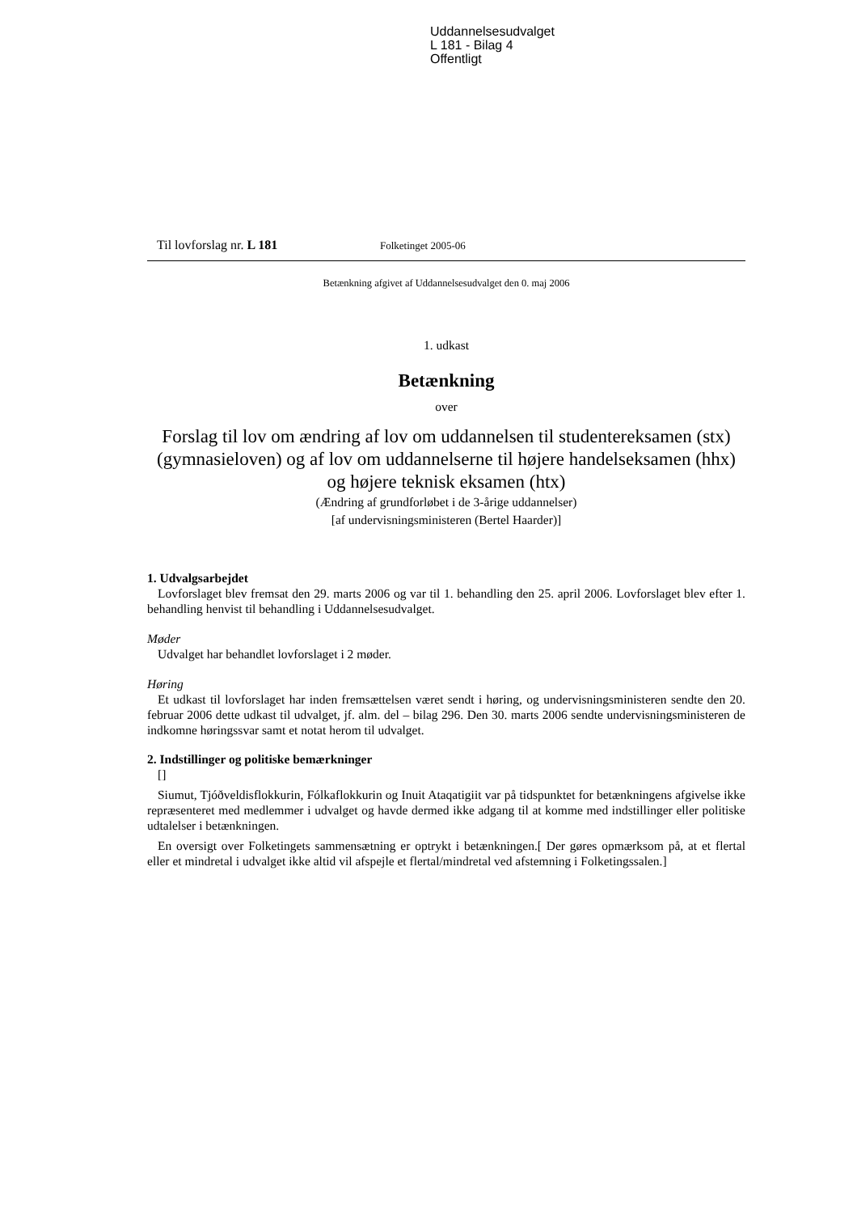Uddannelsesudvalget
L 181 - Bilag 4
Offentligt
Til lovforslag nr. L 181 Folketinget 2005-06
Betænkning afgivet af Uddannelsesudvalget den 0. maj 2006
1. udkast
Betænkning
over
Forslag til lov om ændring af lov om uddannelsen til studentereksamen (stx) (gymnasieloven) og af lov om uddannelserne til højere handelseksamen (hhx) og højere teknisk eksamen (htx)
(Ændring af grundforløbet i de 3-årige uddannelser)
[af undervisningsministeren (Bertel Haarder)]
1. Udvalgsarbejdet
Lovforslaget blev fremsat den 29. marts 2006 og var til 1. behandling den 25. april 2006. Lovforslaget blev efter 1. behandling henvist til behandling i Uddannelsesudvalget.
Møder
Udvalget har behandlet lovforslaget i 2 møder.
Høring
Et udkast til lovforslaget har inden fremsættelsen været sendt i høring, og undervisningsministeren sendte den 20. februar 2006 dette udkast til udvalget, jf. alm. del – bilag 296. Den 30. marts 2006 sendte undervisningsministeren de indkomne høringssvar samt et notat herom til udvalget.
2. Indstillinger og politiske bemærkninger
[]
Siumut, Tjóðveldisflokkurin, Fólkaflokkurin og Inuit Ataqatigiit var på tidspunktet for betænkningens afgivelse ikke repræsenteret med medlemmer i udvalget og havde dermed ikke adgang til at komme med indstillinger eller politiske udtalelser i betænkningen.
En oversigt over Folketingets sammensætning er optrykt i betænkningen.[ Der gøres opmærksom på, at et flertal eller et mindretal i udvalget ikke altid vil afspejle et flertal/mindretal ved afstemning i Folketingssalen.]